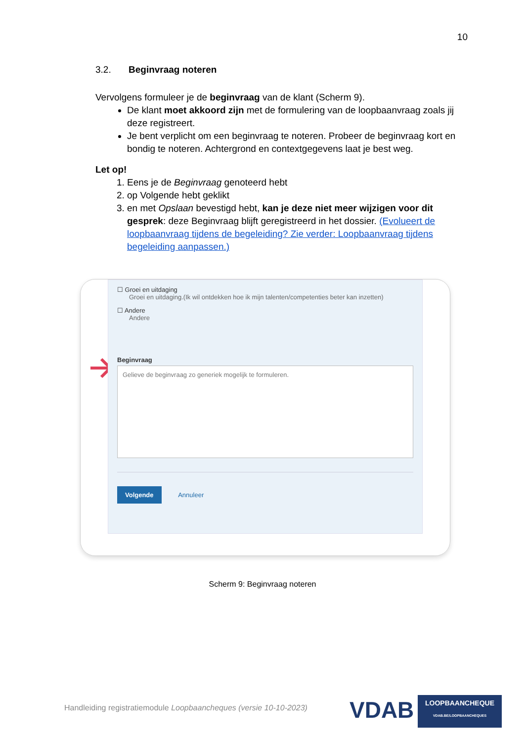10
3.2. Beginvraag noteren
Vervolgens formuleer je de beginvraag van de klant (Scherm 9).
De klant moet akkoord zijn met de formulering van de loopbaanvraag zoals jij deze registreert.
Je bent verplicht om een beginvraag te noteren. Probeer de beginvraag kort en bondig te noteren. Achtergrond en contextgegevens laat je best weg.
Let op!
1. Eens je de Beginvraag genoteerd hebt
2. op Volgende hebt geklikt
3. en met Opslaan bevestigd hebt, kan je deze niet meer wijzigen voor dit gesprek: deze Beginvraag blijft geregistreerd in het dossier. (Evolueert de loopbaanvraag tijdens de begeleiding? Zie verder: Loopbaanvraag tijdens begeleiding aanpassen.)
☐ Groei en uitdaging
Groei en uitdaging.(Ik wil ontdekken hoe ik mijn talenten/competenties beter kan inzetten)
☐ Andere
Andere
Beginvraag
Gelieve de beginvraag zo generiek mogelijk te formuleren.
Volgende Annuleer
Scherm 9: Beginvraag noteren
Handleiding registratiemodule Loopbaancheques (versie 10-10-2023)
VDAB
LOOPBAANCHEQUE
VDAB.BE/LOOPBAANCHEQUES